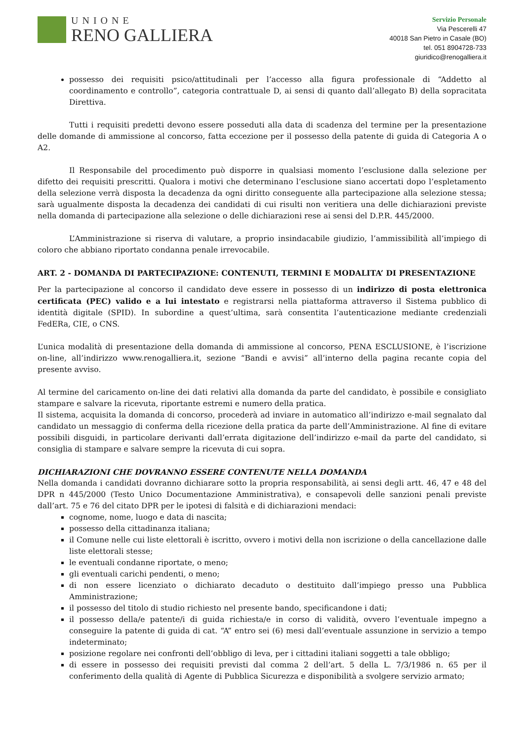UNIONE
RENO GALLIERA
Servizio Personale
Via Pescerelli 47
40018 San Pietro in Casale (BO)
tel. 051 8904728-733
giuridico@renogalliera.it
possesso dei requisiti psico/attitudinali per l’accesso alla figura professionale di “Addetto al coordinamento e controllo”, categoria contrattuale D, ai sensi di quanto dall’allegato B) della sopracitata Direttiva.
Tutti i requisiti predetti devono essere posseduti alla data di scadenza del termine per la presentazione delle domande di ammissione al concorso, fatta eccezione per il possesso della patente di guida di Categoria A o A2.
Il Responsabile del procedimento può disporre in qualsiasi momento l’esclusione dalla selezione per difetto dei requisiti prescritti. Qualora i motivi che determinano l’esclusione siano accertati dopo l’espletamento della selezione verrà disposta la decadenza da ogni diritto conseguente alla partecipazione alla selezione stessa; sarà ugualmente disposta la decadenza dei candidati di cui risulti non veritiera una delle dichiarazioni previste nella domanda di partecipazione alla selezione o delle dichiarazioni rese ai sensi del D.P.R. 445/2000.
L’Amministrazione si riserva di valutare, a proprio insindacabile giudizio, l’ammissibilità all’impiego di coloro che abbiano riportato condanna penale irrevocabile.
ART. 2 - DOMANDA DI PARTECIPAZIONE: CONTENUTI, TERMINI E MODALITA’ DI PRESENTAZIONE
Per la partecipazione al concorso il candidato deve essere in possesso di un indirizzo di posta elettronica certificata (PEC) valido e a lui intestato e registrarsi nella piattaforma attraverso il Sistema pubblico di identità digitale (SPID). In subordine a quest’ultima, sarà consentita l’autenticazione mediante credenziali FedERa, CIE, o CNS.
L’unica modalità di presentazione della domanda di ammissione al concorso, PENA ESCLUSIONE, è l’iscrizione on-line, all’indirizzo www.renogalliera.it, sezione “Bandi e avvisi” all’interno della pagina recante copia del presente avviso.
Al termine del caricamento on-line dei dati relativi alla domanda da parte del candidato, è possibile e consigliato stampare e salvare la ricevuta, riportante estremi e numero della pratica.
Il sistema, acquisita la domanda di concorso, procederà ad inviare in automatico all’indirizzo e-mail segnalato dal candidato un messaggio di conferma della ricezione della pratica da parte dell’Amministrazione. Al fine di evitare possibili disguidi, in particolare derivanti dall’errata digitazione dell’indirizzo e-mail da parte del candidato, si consiglia di stampare e salvare sempre la ricevuta di cui sopra.
DICHIARAZIONI CHE DOVRANNO ESSERE CONTENUTE NELLA DOMANDA
Nella domanda i candidati dovranno dichiarare sotto la propria responsabilità, ai sensi degli artt. 46, 47 e 48 del DPR n 445/2000 (Testo Unico Documentazione Amministrativa), e consapevoli delle sanzioni penali previste dall’art. 75 e 76 del citato DPR per le ipotesi di falsità e di dichiarazioni mendaci:
cognome, nome, luogo e data di nascita;
possesso della cittadinanza italiana;
il Comune nelle cui liste elettorali è iscritto, ovvero i motivi della non iscrizione o della cancellazione dalle liste elettorali stesse;
le eventuali condanne riportate, o meno;
gli eventuali carichi pendenti, o meno;
di non essere licenziato o dichiarato decaduto o destituito dall’impiego presso una Pubblica Amministrazione;
il possesso del titolo di studio richiesto nel presente bando, specificandone i dati;
il possesso della/e patente/i di guida richiesta/e in corso di validità, ovvero l’eventuale impegno a conseguire la patente di guida di cat. “A” entro sei (6) mesi dall’eventuale assunzione in servizio a tempo indeterminato;
posizione regolare nei confronti dell’obbligo di leva, per i cittadini italiani soggetti a tale obbligo;
di essere in possesso dei requisiti previsti dal comma 2 dell’art. 5 della L. 7/3/1986 n. 65 per il conferimento della qualità di Agente di Pubblica Sicurezza e disponibilità a svolgere servizio armato;